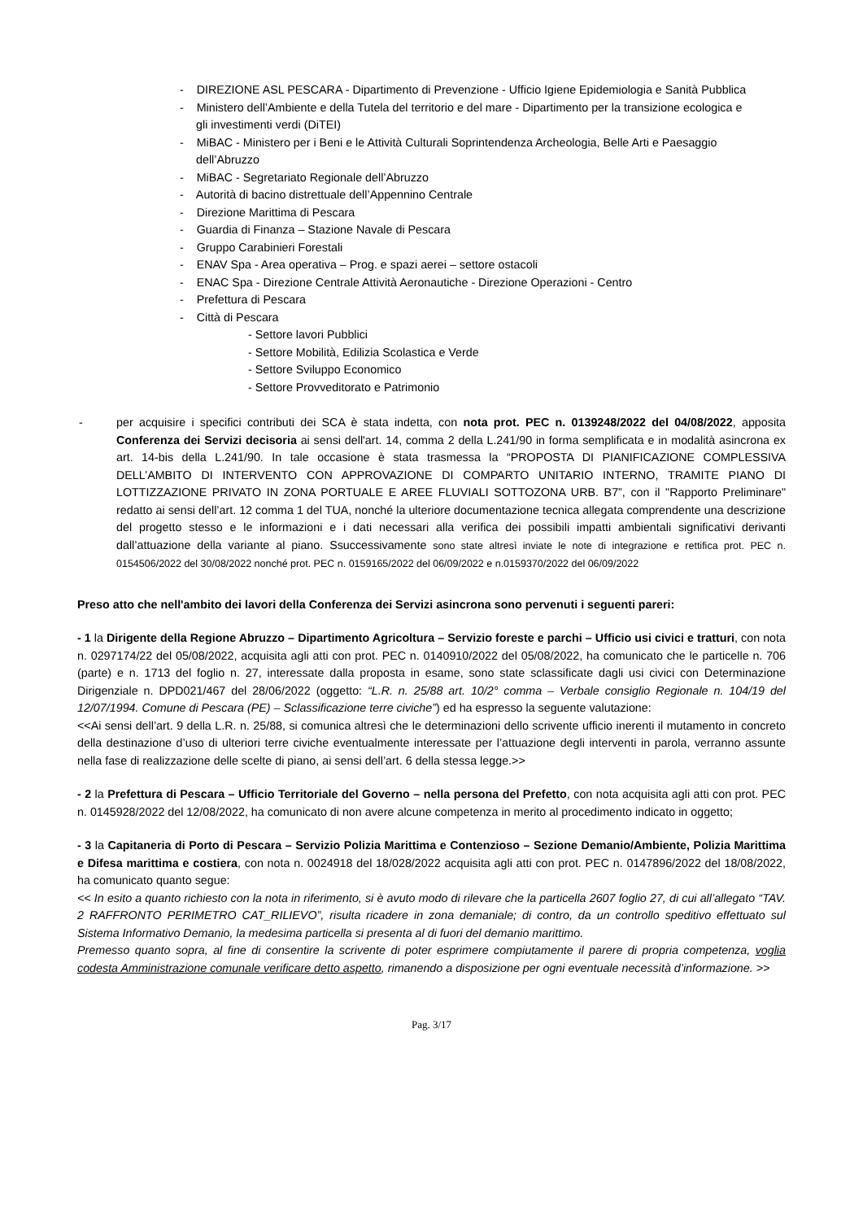- DIREZIONE ASL PESCARA - Dipartimento di Prevenzione - Ufficio Igiene Epidemiologia e Sanità Pubblica
- Ministero dell’Ambiente e della Tutela del territorio e del mare - Dipartimento per la transizione ecologica e gli investimenti verdi (DiTEI)
- MiBAC - Ministero per i Beni e le Attività Culturali Soprintendenza Archeologia, Belle Arti e Paesaggio dell’Abruzzo
- MiBAC - Segretariato Regionale dell’Abruzzo
- Autorità di bacino distrettuale dell’Appennino Centrale
- Direzione Marittima di Pescara
- Guardia di Finanza – Stazione Navale di Pescara
- Gruppo Carabinieri Forestali
- ENAV Spa - Area operativa – Prog. e spazi aerei – settore ostacoli
- ENAC Spa - Direzione Centrale Attività Aeronautiche - Direzione Operazioni - Centro
- Prefettura di Pescara
- Città di Pescara
- Settore lavori Pubblici
- Settore Mobilità, Edilizia Scolastica e Verde
- Settore Sviluppo Economico
- Settore Provveditorato e Patrimonio
- per acquisire i specifici contributi dei SCA è stata indetta, con nota prot. PEC n. 0139248/2022 del 04/08/2022, apposita Conferenza dei Servizi decisoria ai sensi dell'art. 14, comma 2 della L.241/90 in forma semplificata e in modalità asincrona ex art. 14-bis della L.241/90. In tale occasione è stata trasmessa la “PROPOSTA DI PIANIFICAZIONE COMPLESSIVA DELL’AMBITO DI INTERVENTO CON APPROVAZIONE DI COMPARTO UNITARIO INTERNO, TRAMITE PIANO DI LOTTIZZAZIONE PRIVATO IN ZONA PORTUALE E AREE FLUVIALI SOTTOZONA URB. B7”, con il "Rapporto Preliminare" redatto ai sensi dell’art. 12 comma 1 del TUA, nonché la ulteriore documentazione tecnica allegata comprendente una descrizione del progetto stesso e le informazioni e i dati necessari alla verifica dei possibili impatti ambientali significativi derivanti dall’attuazione della variante al piano. Ssuccessivamente sono state altresì inviate le note di integrazione e rettifica prot. PEC n. 0154506/2022 del 30/08/2022 nonché prot. PEC n. 0159165/2022 del 06/09/2022 e n.0159370/2022 del 06/09/2022
Preso atto che nell'ambito dei lavori della Conferenza dei Servizi asincrona sono pervenuti i seguenti pareri:
- 1 la Dirigente della Regione Abruzzo – Dipartimento Agricoltura – Servizio foreste e parchi – Ufficio usi civici e tratturi, con nota n. 0297174/22 del 05/08/2022, acquisita agli atti con prot. PEC n. 0140910/2022 del 05/08/2022, ha comunicato che le particelle n. 706 (parte) e n. 1713 del foglio n. 27, interessate dalla proposta in esame, sono state sclassificate dagli usi civici con Determinazione Dirigenziale n. DPD021/467 del 28/06/2022 (oggetto: “L.R. n. 25/88 art. 10/2° comma – Verbale consiglio Regionale n. 104/19 del 12/07/1994. Comune di Pescara (PE) – Sclassificazione terre civiche”) ed ha espresso la seguente valutazione:
<<Ai sensi dell’art. 9 della L.R. n. 25/88, si comunica altresì che le determinazioni dello scrivente ufficio inerenti il mutamento in concreto della destinazione d’uso di ulteriori terre civiche eventualmente interessate per l’attuazione degli interventi in parola, verranno assunte nella fase di realizzazione delle scelte di piano, ai sensi dell’art. 6 della stessa legge.>>
- 2 la Prefettura di Pescara – Ufficio Territoriale del Governo – nella persona del Prefetto, con nota acquisita agli atti con prot. PEC n. 0145928/2022 del 12/08/2022, ha comunicato di non avere alcune competenza in merito al procedimento indicato in oggetto;
- 3 la Capitaneria di Porto di Pescara – Servizio Polizia Marittima e Contenzioso – Sezione Demanio/Ambiente, Polizia Marittima e Difesa marittima e costiera, con nota n. 0024918 del 18/028/2022 acquisita agli atti con prot. PEC n. 0147896/2022 del 18/08/2022, ha comunicato quanto segue:
<< In esito a quanto richiesto con la nota in riferimento, si è avuto modo di rilevare che la particella 2607 foglio 27, di cui all’allegato “TAV. 2 RAFFRONTO PERIMETRO CAT_RILIEVO”, risulta ricadere in zona demaniale; di contro, da un controllo speditivo effettuato sul Sistema Informativo Demanio, la medesima particella si presenta al di fuori del demanio marittimo.
Premesso quanto sopra, al fine di consentire la scrivente di poter esprimere compiutamente il parere di propria competenza, voglia codesta Amministrazione comunale verificare detto aspetto, rimanendo a disposizione per ogni eventuale necessità d’informazione. >>
Pag. 3/17